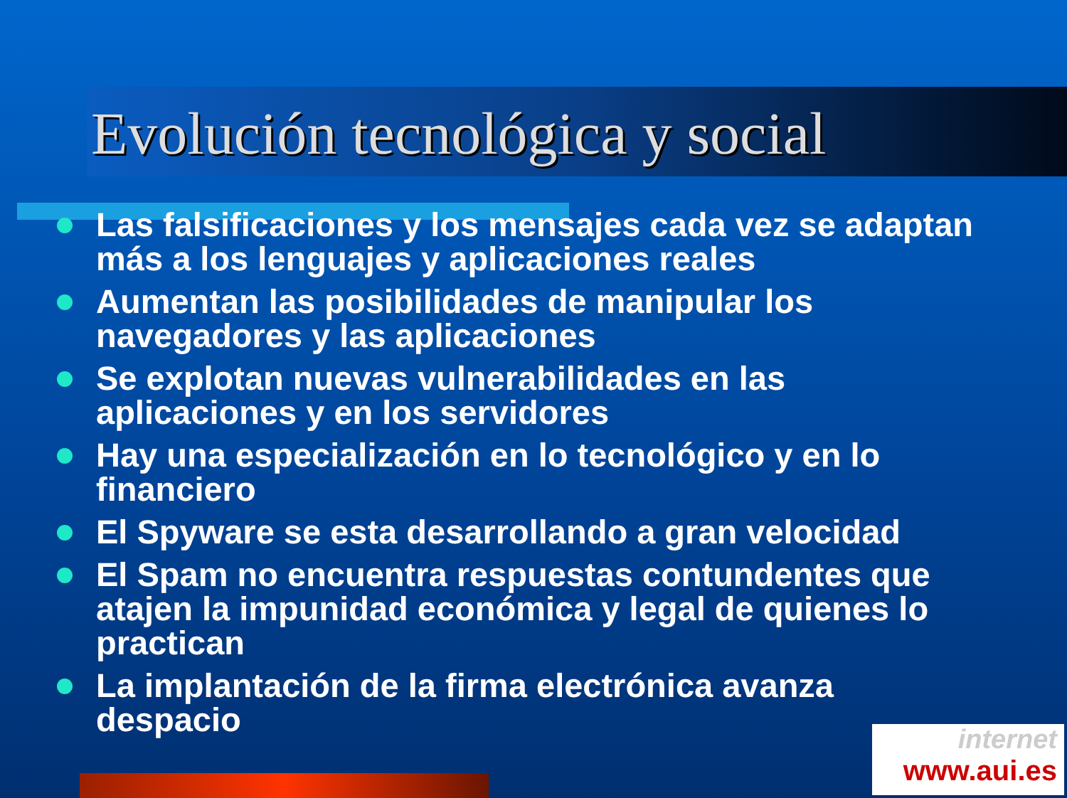Evolución tecnológica y social
Las falsificaciones y los mensajes cada vez se adaptan más a los lenguajes y aplicaciones reales
Aumentan las posibilidades de manipular los navegadores y las aplicaciones
Se explotan nuevas vulnerabilidades en las aplicaciones y en los servidores
Hay una especialización en lo tecnológico y en lo financiero
El Spyware se esta desarrollando a gran velocidad
El Spam no encuentra respuestas contundentes que atajen la impunidad económica y legal de quienes lo practican
La implantación de la firma electrónica avanza despacio
internet
www.aui.es